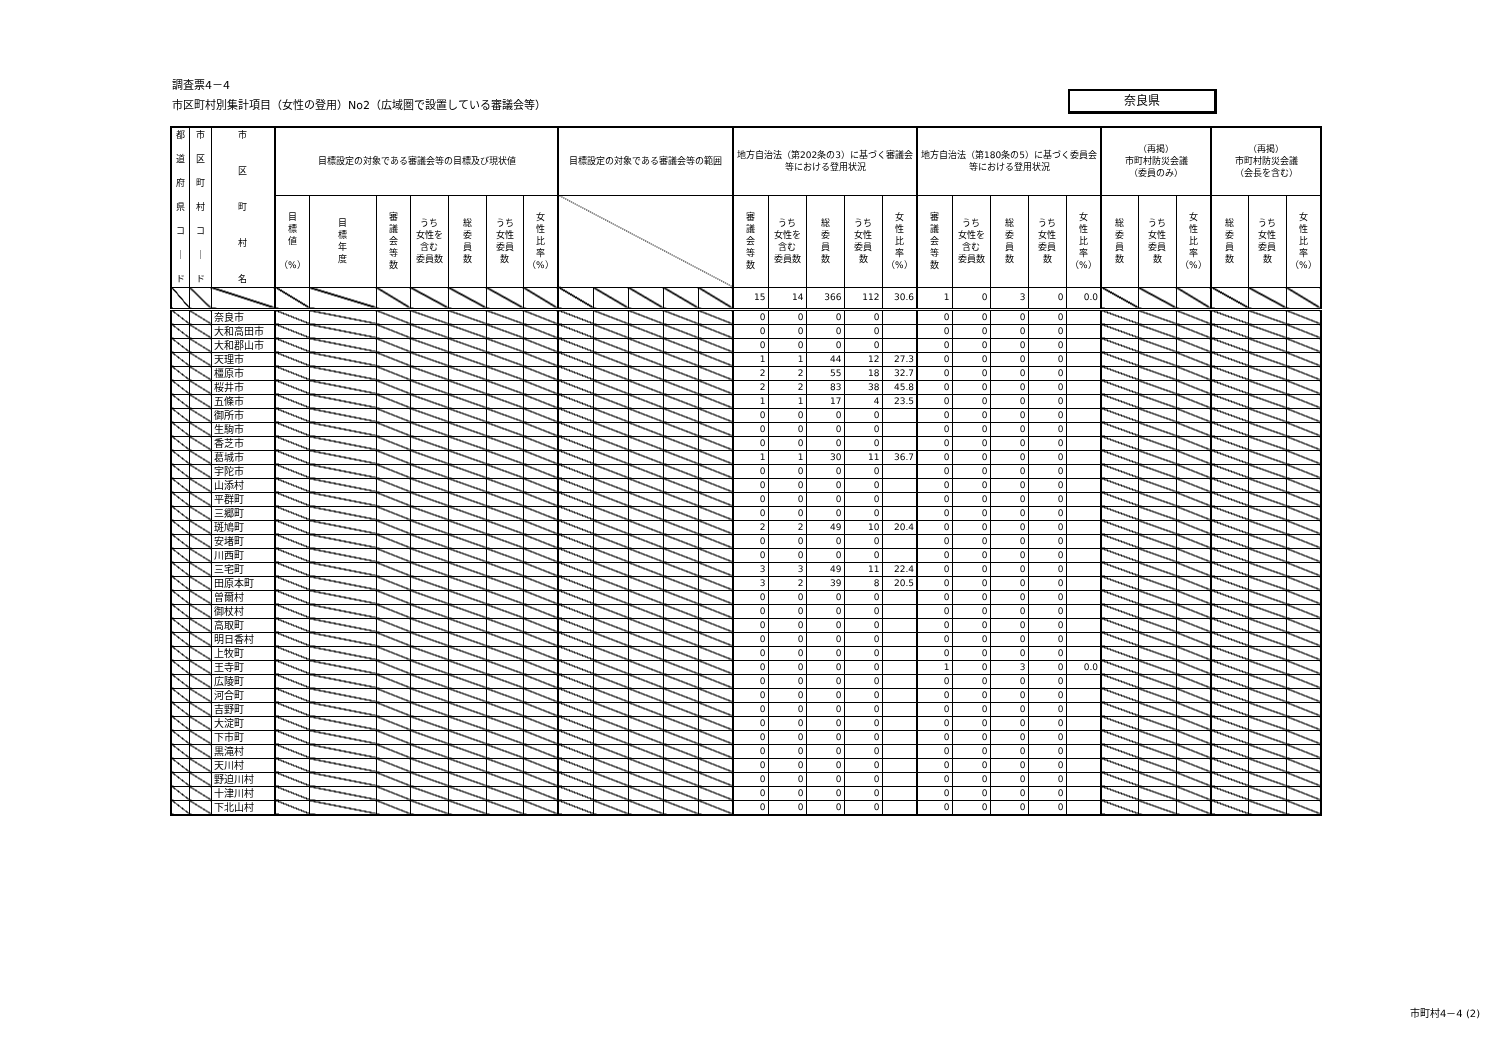調査票4－4
市区町村別集計項目（女性の登用）No2（広域圏で設置している審議会等）
奈良県
| 都 道 府 県 コ ｜ ド | 市 区 町 村 コ ｜ ド | 市 区 町 村 名 | 目標設定の対象である審議会等の目標及び現状値 | | | | | | | 目標設定の対象である審議会等の範囲 | | | | | 地方自治法（第202条の3）に基づく審議会等における登用状況 | | | | | 地方自治法（第180条の5）に基づく委員会等における登用状況 | | | | | （再掲） 市町村防災会議 （委員のみ） | | | （再掲） 市町村防災会議 （会長を含む） | | |
| --- | --- | --- | --- | --- | --- | --- | --- | --- | --- | --- | --- | --- | --- | --- | --- | --- | --- | --- | --- | --- | --- | --- | --- | --- | --- | --- | --- | --- | --- | --- |
| | | | 目 標 値 （%） | 目 標 年 度 | 審 議 会 等 数 | うち 女性を 含む 委員数 | 総 委 員 数 | うち 女性 委員 数 | 女 性 比 率 （%） | | | | | | 審 議 会 等 数 | うち 女性を 含む 委員数 | 総 委 員 数 | うち 女性 委員 数 | 女 性 比 率 （%） | 審 議 会 等 数 | うち 女性を 含む 委員数 | 総 委 員 数 | うち 女性 委員 数 | 女 性 比 率 （%） | 総 委 員 数 | うち 女性 委員 数 | 女 性 比 率 （%） | 総 委 員 数 | うち 女性 委員 数 | 女 性 比 率 （%） |
| | | | | | | | | | | | | | | | 15 | 14 | 366 | 112 | 30.6 | 1 | 0 | 3 | 0 | 0.0 | | | | | | |
| | | 奈良市 | | | | | | | | | | | | | 0 | 0 | 0 | 0 | | 0 | 0 | 0 | 0 | | | | | | | |
| | | 大和高田市 | | | | | | | | | | | | | 0 | 0 | 0 | 0 | | 0 | 0 | 0 | 0 | | | | | | | |
| | | 大和郡山市 | | | | | | | | | | | | | 0 | 0 | 0 | 0 | | 0 | 0 | 0 | 0 | | | | | | | |
| | | 天理市 | | | | | | | | | | | | | 1 | 1 | 44 | 12 | 27.3 | 0 | 0 | 0 | 0 | | | | | | | |
| | | 橿原市 | | | | | | | | | | | | | 2 | 2 | 55 | 18 | 32.7 | 0 | 0 | 0 | 0 | | | | | | | |
| | | 桜井市 | | | | | | | | | | | | | 2 | 2 | 83 | 38 | 45.8 | 0 | 0 | 0 | 0 | | | | | | | |
| | | 五條市 | | | | | | | | | | | | | 1 | 1 | 17 | 4 | 23.5 | 0 | 0 | 0 | 0 | | | | | | | |
| | | 御所市 | | | | | | | | | | | | | 0 | 0 | 0 | 0 | | 0 | 0 | 0 | 0 | | | | | | | |
| | | 生駒市 | | | | | | | | | | | | | 0 | 0 | 0 | 0 | | 0 | 0 | 0 | 0 | | | | | | | |
| | | 香芝市 | | | | | | | | | | | | | 0 | 0 | 0 | 0 | | 0 | 0 | 0 | 0 | | | | | | | |
| | | 葛城市 | | | | | | | | | | | | | 1 | 1 | 30 | 11 | 36.7 | 0 | 0 | 0 | 0 | | | | | | | |
| | | 宇陀市 | | | | | | | | | | | | | 0 | 0 | 0 | 0 | | 0 | 0 | 0 | 0 | | | | | | | |
| | | 山添村 | | | | | | | | | | | | | 0 | 0 | 0 | 0 | | 0 | 0 | 0 | 0 | | | | | | | |
| | | 平群町 | | | | | | | | | | | | | 0 | 0 | 0 | 0 | | 0 | 0 | 0 | 0 | | | | | | | |
| | | 三郷町 | | | | | | | | | | | | | 0 | 0 | 0 | 0 | | 0 | 0 | 0 | 0 | | | | | | | |
| | | 斑鳩町 | | | | | | | | | | | | | 2 | 2 | 49 | 10 | 20.4 | 0 | 0 | 0 | 0 | | | | | | | |
| | | 安堵町 | | | | | | | | | | | | | 0 | 0 | 0 | 0 | | 0 | 0 | 0 | 0 | | | | | | | |
| | | 川西町 | | | | | | | | | | | | | 0 | 0 | 0 | 0 | | 0 | 0 | 0 | 0 | | | | | | | |
| | | 三宅町 | | | | | | | | | | | | | 3 | 3 | 49 | 11 | 22.4 | 0 | 0 | 0 | 0 | | | | | | | |
| | | 田原本町 | | | | | | | | | | | | | 3 | 2 | 39 | 8 | 20.5 | 0 | 0 | 0 | 0 | | | | | | | |
| | | 曽爾村 | | | | | | | | | | | | | 0 | 0 | 0 | 0 | | 0 | 0 | 0 | 0 | | | | | | | |
| | | 御杖村 | | | | | | | | | | | | | 0 | 0 | 0 | 0 | | 0 | 0 | 0 | 0 | | | | | | | |
| | | 高取町 | | | | | | | | | | | | | 0 | 0 | 0 | 0 | | 0 | 0 | 0 | 0 | | | | | | | |
| | | 明日香村 | | | | | | | | | | | | | 0 | 0 | 0 | 0 | | 0 | 0 | 0 | 0 | | | | | | | |
| | | 上牧町 | | | | | | | | | | | | | 0 | 0 | 0 | 0 | | 0 | 0 | 0 | 0 | | | | | | | |
| | | 王寺町 | | | | | | | | | | | | | 0 | 0 | 0 | 0 | | 1 | 0 | 3 | 0 | 0.0 | | | | | | |
| | | 広陵町 | | | | | | | | | | | | | 0 | 0 | 0 | 0 | | 0 | 0 | 0 | 0 | | | | | | | |
| | | 河合町 | | | | | | | | | | | | | 0 | 0 | 0 | 0 | | 0 | 0 | 0 | 0 | | | | | | | |
| | | 吉野町 | | | | | | | | | | | | | 0 | 0 | 0 | 0 | | 0 | 0 | 0 | 0 | | | | | | | |
| | | 大淀町 | | | | | | | | | | | | | 0 | 0 | 0 | 0 | | 0 | 0 | 0 | 0 | | | | | | | |
| | | 下市町 | | | | | | | | | | | | | 0 | 0 | 0 | 0 | | 0 | 0 | 0 | 0 | | | | | | | |
| | | 黒滝村 | | | | | | | | | | | | | 0 | 0 | 0 | 0 | | 0 | 0 | 0 | 0 | | | | | | | |
| | | 天川村 | | | | | | | | | | | | | 0 | 0 | 0 | 0 | | 0 | 0 | 0 | 0 | | | | | | | |
| | | 野迫川村 | | | | | | | | | | | | | 0 | 0 | 0 | 0 | | 0 | 0 | 0 | 0 | | | | | | | |
| | | 十津川村 | | | | | | | | | | | | | 0 | 0 | 0 | 0 | | 0 | 0 | 0 | 0 | | | | | | | |
| | | 下北山村 | | | | | | | | | | | | | 0 | 0 | 0 | 0 | | 0 | 0 | 0 | 0 | | | | | | | |
市町村4－4 (2)